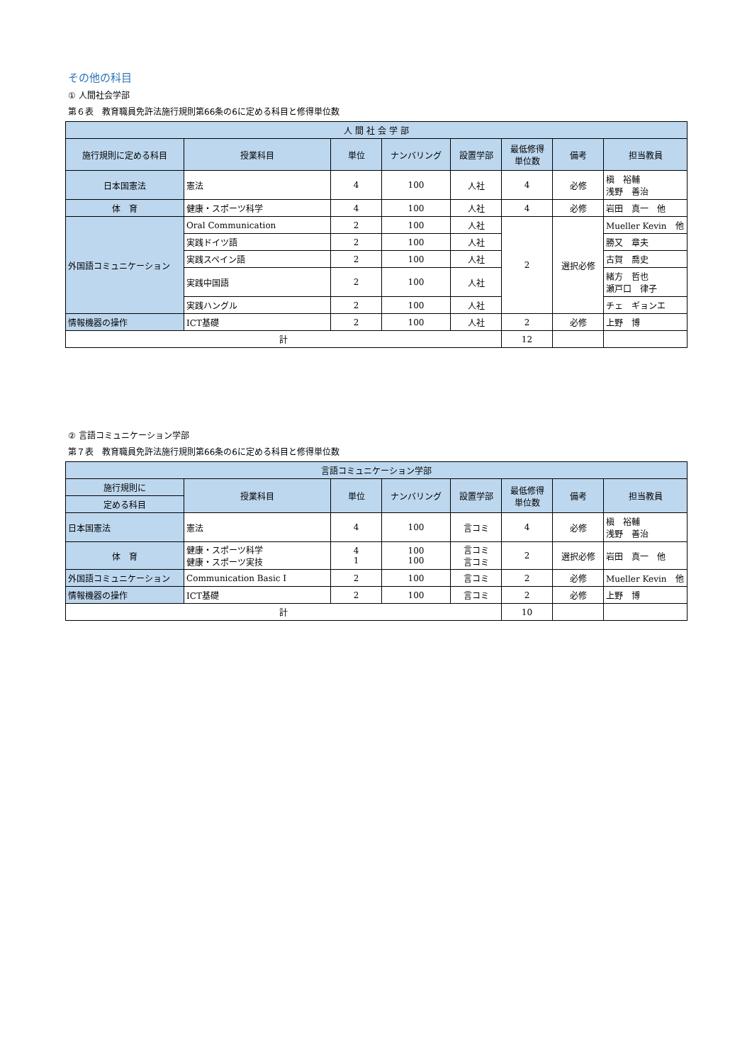その他の科目
① 人間社会学部
第６表　教育職員免許法施行規則第66条の6に定める科目と修得単位数
| 人 間 社 会 学 部 | | | | | | | |
| --- | --- | --- | --- | --- | --- | --- | --- |
| 施行規則に定める科目 | 授業科目 | 単位 | ナンバリング | 設置学部 | 最低修得 単位数 | 備考 | 担当教員 |
| 日本国憲法 | 憲法 | 4 | 100 | 人社 | 4 | 必修 | 槇 裕輔 浅野 善治 |
| 体 育 | 健康・スポーツ科学 | 4 | 100 | 人社 | 4 | 必修 | 岩田 真一 他 |
| 外国語コミュニケーション | Oral Communication | 2 | 100 | 人社 | 2 | 選択必修 | Mueller Kevin 他 |
| | 実践ドイツ語 | 2 | 100 | 人社 | | | 勝又 章夫 |
| | 実践スペイン語 | 2 | 100 | 人社 | | | 古賀 喬史 |
| | 実践中国語 | 2 | 100 | 人社 | | | 緒方 哲也 瀬戸口 律子 |
| | 実践ハングル | 2 | 100 | 人社 | | | チェ ギョンエ |
| 情報機器の操作 | ICT基礎 | 2 | 100 | 人社 | 2 | 必修 | 上野 博 |
| 計 | | | | | 12 | | |
② 言語コミュニケーション学部
第７表　教育職員免許法施行規則第66条の6に定める科目と修得単位数
| 言語コミュニケーション学部 | | | | | | | |
| --- | --- | --- | --- | --- | --- | --- | --- |
| 施行規則に | 授業科目 | 単位 | ナンバリング | 設置学部 | 最低修得 単位数 | 備考 | 担当教員 |
| 定める科目 | | | | | | | |
| 日本国憲法 | 憲法 | 4 | 100 | 言コミ | 4 | 必修 | 槇 裕輔 浅野 善治 |
| 体 育 | 健康・スポーツ科学 健康・スポーツ実技 | 4 1 | 100 100 | 言コミ 言コミ | 2 | 選択必修 | 岩田 真一 他 |
| 外国語コミュニケーション | Communication Basic Ⅰ | 2 | 100 | 言コミ | 2 | 必修 | Mueller Kevin 他 |
| 情報機器の操作 | ICT基礎 | 2 | 100 | 言コミ | 2 | 必修 | 上野 博 |
| 計 | | | | | 10 | | |